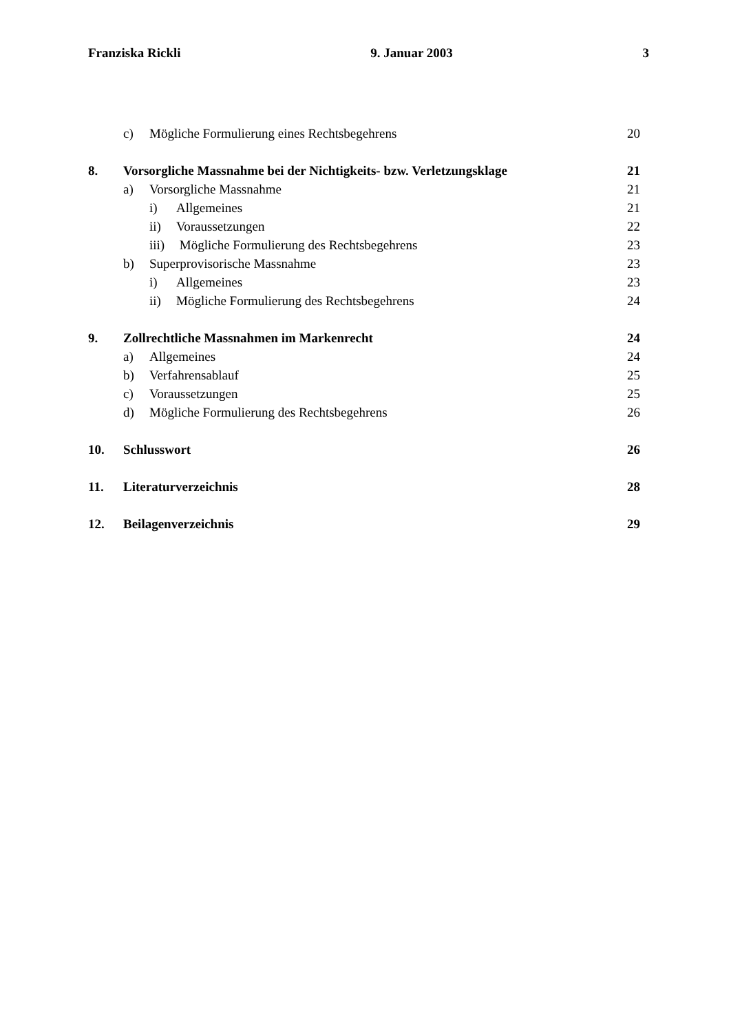Franziska Rickli 9. Januar 2003 3
c) Mögliche Formulierung eines Rechtsbegehrens 20
8. Vorsorgliche Massnahme bei der Nichtigkeits- bzw. Verletzungsklage 21
a) Vorsorgliche Massnahme 21
i) Allgemeines 21
ii) Voraussetzungen 22
iii) Mögliche Formulierung des Rechtsbegehrens 23
b) Superprovisorische Massnahme 23
i) Allgemeines 23
ii) Mögliche Formulierung des Rechtsbegehrens 24
9. Zollrechtliche Massnahmen im Markenrecht 24
a) Allgemeines 24
b) Verfahrensablauf 25
c) Voraussetzungen 25
d) Mögliche Formulierung des Rechtsbegehrens 26
10. Schlusswort 26
11. Literaturverzeichnis 28
12. Beilagenverzeichnis 29